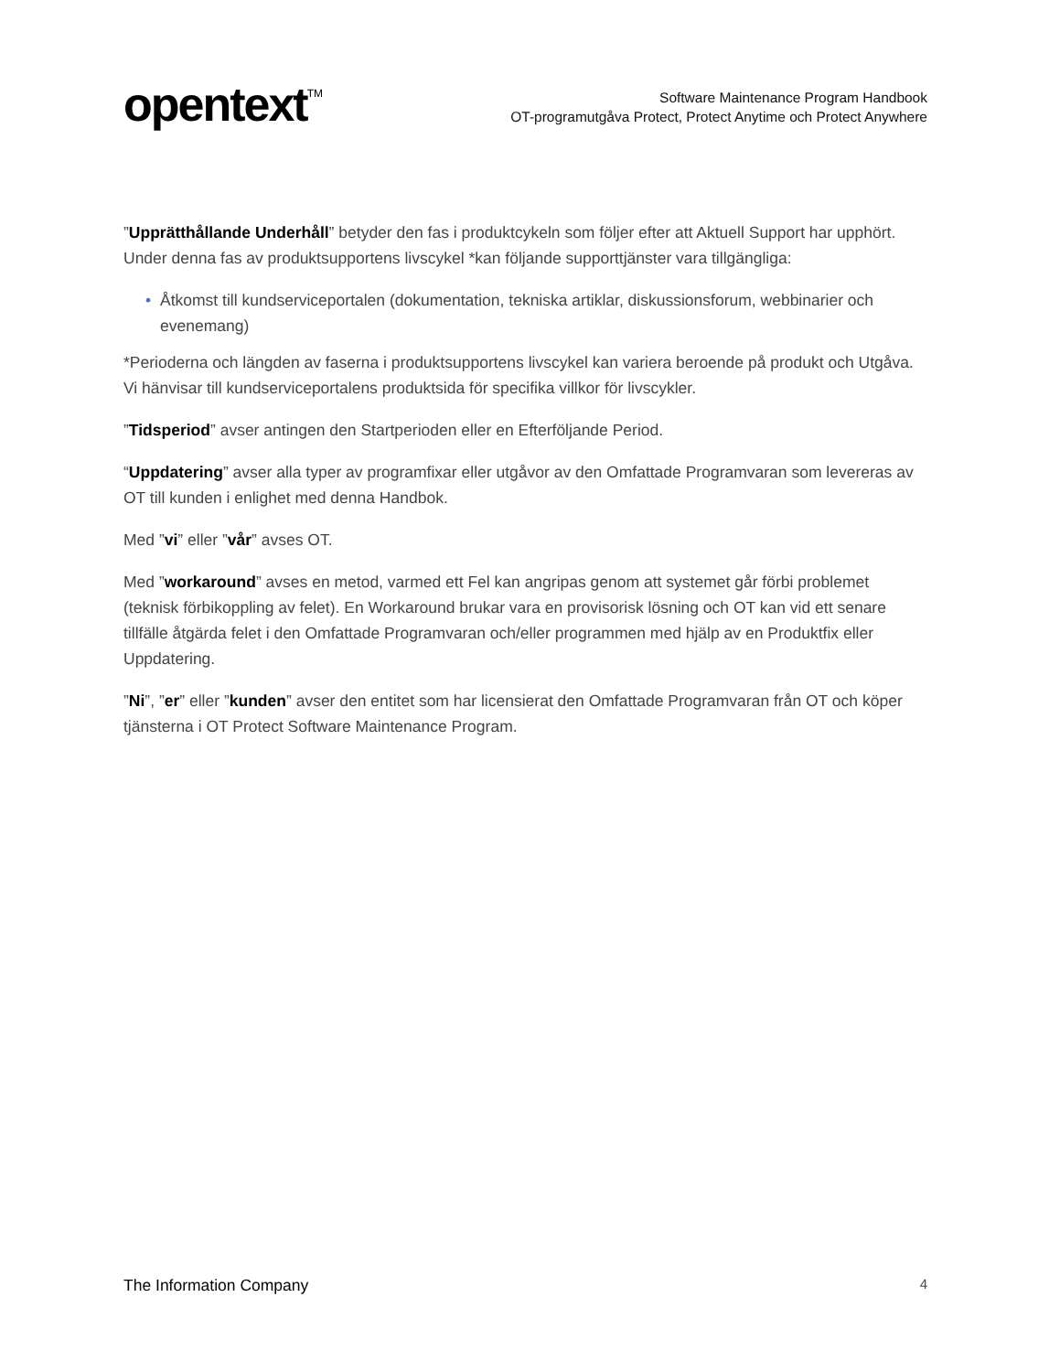opentext<sup>TM</sup>
Software Maintenance Program Handbook
OT-programutgåva Protect, Protect Anytime och Protect Anywhere
”Upprätthållande Underhåll” betyder den fas i produktcykeln som följer efter att Aktuell Support har upphört. Under denna fas av produktsupportens livscykel *kan följande supporttjänster vara tillgängliga:
• Åtkomst till kundserviceportalen (dokumentation, tekniska artiklar, diskussionsforum, webbinarier och evenemang)
*Perioderna och längden av faserna i produktsupportens livscykel kan variera beroende på produkt och Utgåva. Vi hänvisar till kundserviceportalens produktsida för specifika villkor för livscykler.
”Tidsperiod” avser antingen den Startperioden eller en Efterföljande Period.
“Uppdatering” avser alla typer av programfixar eller utgåvor av den Omfattade Programvaran som levereras av OT till kunden i enlighet med denna Handbok.
Med ”vi” eller ”vår” avses OT.
Med ”workaround” avses en metod, varmed ett Fel kan angripas genom att systemet går förbi problemet (teknisk förbikoppling av felet). En Workaround brukar vara en provisorisk lösning och OT kan vid ett senare tillfälle åtgärda felet i den Omfattade Programvaran och/eller programmen med hjälp av en Produktfix eller Uppdatering.
”Ni”, ”er” eller ”kunden” avser den entitet som har licensierat den Omfattade Programvaran från OT och köper tjänsterna i OT Protect Software Maintenance Program.
The Information Company 4